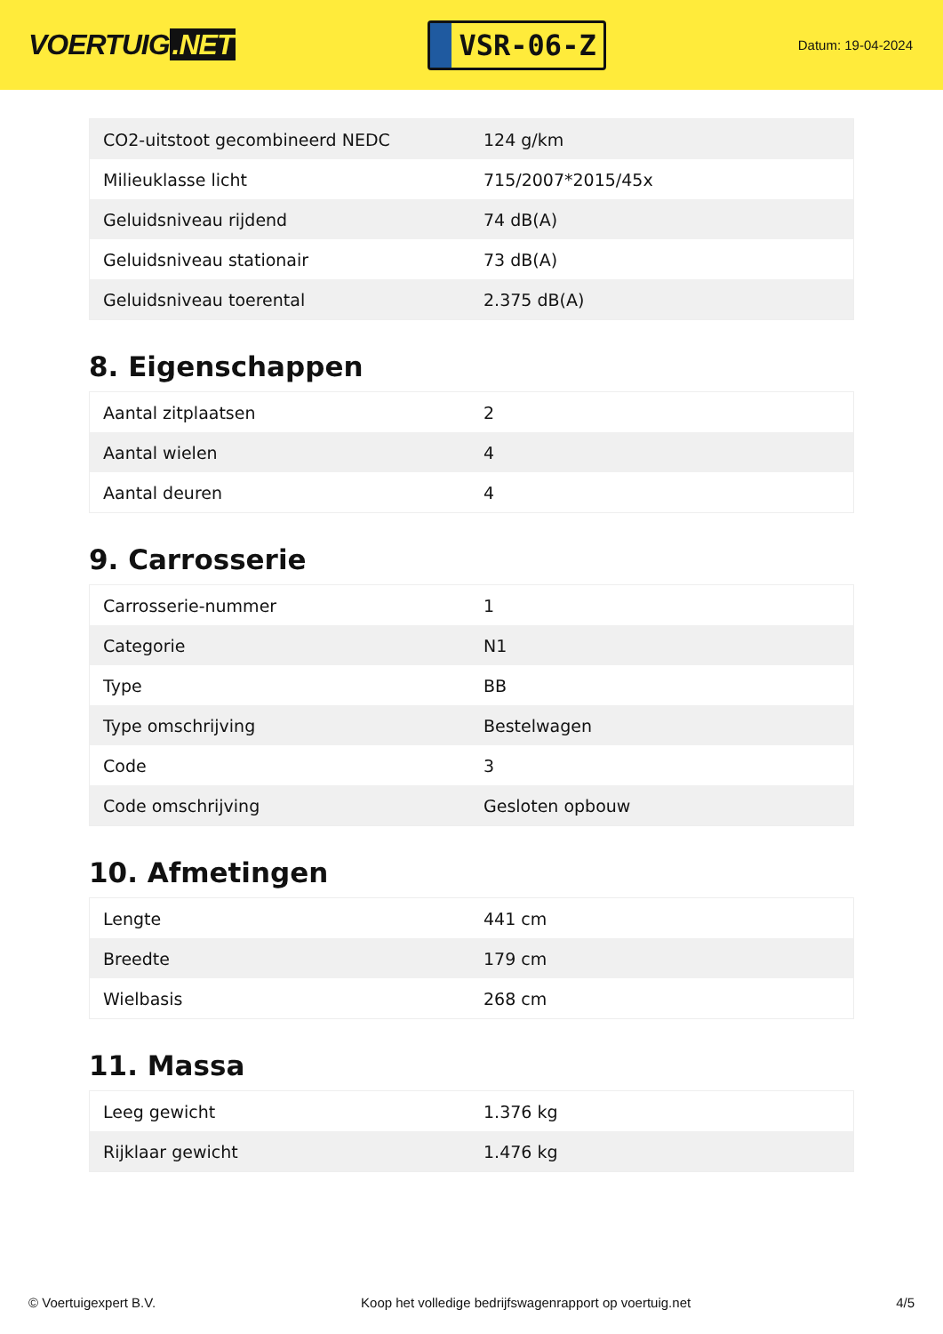VOERTUIG.NET
VSR-06-Z
Datum: 19-04-2024
| CO2-uitstoot gecombineerd NEDC | 124 g/km |
| Milieuklasse licht | 715/2007*2015/45x |
| Geluidsniveau rijdend | 74 dB(A) |
| Geluidsniveau stationair | 73 dB(A) |
| Geluidsniveau toerental | 2.375 dB(A) |
8. Eigenschappen
| Aantal zitplaatsen | 2 |
| Aantal wielen | 4 |
| Aantal deuren | 4 |
9. Carrosserie
| Carrosserie-nummer | 1 |
| Categorie | N1 |
| Type | BB |
| Type omschrijving | Bestelwagen |
| Code | 3 |
| Code omschrijving | Gesloten opbouw |
10. Afmetingen
| Lengte | 441 cm |
| Breedte | 179 cm |
| Wielbasis | 268 cm |
11. Massa
| Leeg gewicht | 1.376 kg |
| Rijklaar gewicht | 1.476 kg |
© Voertuigexpert B.V. Koop het volledige bedrijfswagenrapport op voertuig.net 4/5